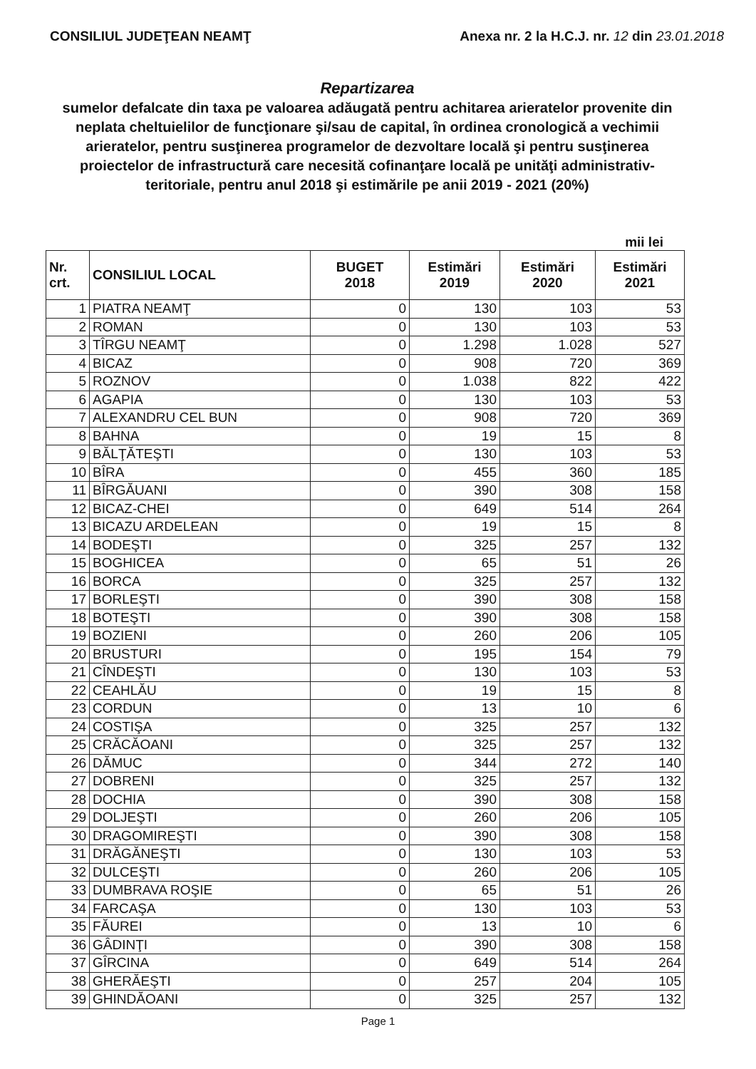CONSILIUL JUDEŢEAN NEAMŢ Anexa nr. 2 la H.C.J. nr. 12 din 23.01.2018
Repartizarea
sumelor defalcate din taxa pe valoarea adăugată pentru achitarea arieratelor provenite din neplata cheltuielilor de funcţionare şi/sau de capital, în ordinea cronologică a vechimii arieratelor, pentru susţinerea programelor de dezvoltare locală şi pentru susţinerea proiectelor de infrastructură care necesită cofinanţare locală pe unităţi administrativ-teritoriale, pentru anul 2018 şi estimările pe anii 2019 - 2021 (20%)
mii lei
| Nr. crt. | CONSILIUL LOCAL | BUGET 2018 | Estimări 2019 | Estimări 2020 | Estimări 2021 |
| --- | --- | --- | --- | --- | --- |
| 1 | PIATRA NEAMŢ | 0 | 130 | 103 | 53 |
| 2 | ROMAN | 0 | 130 | 103 | 53 |
| 3 | TÎRGU NEAMŢ | 0 | 1.298 | 1.028 | 527 |
| 4 | BICAZ | 0 | 908 | 720 | 369 |
| 5 | ROZNOV | 0 | 1.038 | 822 | 422 |
| 6 | AGAPIA | 0 | 130 | 103 | 53 |
| 7 | ALEXANDRU CEL BUN | 0 | 908 | 720 | 369 |
| 8 | BAHNA | 0 | 19 | 15 | 8 |
| 9 | BĂLŢĂTEŞTI | 0 | 130 | 103 | 53 |
| 10 | BÎRA | 0 | 455 | 360 | 185 |
| 11 | BÎRGĂUANI | 0 | 390 | 308 | 158 |
| 12 | BICAZ-CHEI | 0 | 649 | 514 | 264 |
| 13 | BICAZU ARDELEAN | 0 | 19 | 15 | 8 |
| 14 | BODEŞTI | 0 | 325 | 257 | 132 |
| 15 | BOGHICEA | 0 | 65 | 51 | 26 |
| 16 | BORCA | 0 | 325 | 257 | 132 |
| 17 | BORLEŞTI | 0 | 390 | 308 | 158 |
| 18 | BOTEŞTI | 0 | 390 | 308 | 158 |
| 19 | BOZIENI | 0 | 260 | 206 | 105 |
| 20 | BRUSTURI | 0 | 195 | 154 | 79 |
| 21 | CÎNDEŞTI | 0 | 130 | 103 | 53 |
| 22 | CEAHLĂU | 0 | 19 | 15 | 8 |
| 23 | CORDUN | 0 | 13 | 10 | 6 |
| 24 | COSTIŞA | 0 | 325 | 257 | 132 |
| 25 | CRĂCĂOANI | 0 | 325 | 257 | 132 |
| 26 | DĂMUC | 0 | 344 | 272 | 140 |
| 27 | DOBRENI | 0 | 325 | 257 | 132 |
| 28 | DOCHIA | 0 | 390 | 308 | 158 |
| 29 | DOLJEŞTI | 0 | 260 | 206 | 105 |
| 30 | DRAGOMIREŞTI | 0 | 390 | 308 | 158 |
| 31 | DRĂGĂNEŞTI | 0 | 130 | 103 | 53 |
| 32 | DULCEŞTI | 0 | 260 | 206 | 105 |
| 33 | DUMBRAVA ROŞIE | 0 | 65 | 51 | 26 |
| 34 | FARCAŞA | 0 | 130 | 103 | 53 |
| 35 | FĂUREI | 0 | 13 | 10 | 6 |
| 36 | GÂDINŢI | 0 | 390 | 308 | 158 |
| 37 | GÎRCINA | 0 | 649 | 514 | 264 |
| 38 | GHERĂEŞTI | 0 | 257 | 204 | 105 |
| 39 | GHINDĂOANI | 0 | 325 | 257 | 132 |
Page 1